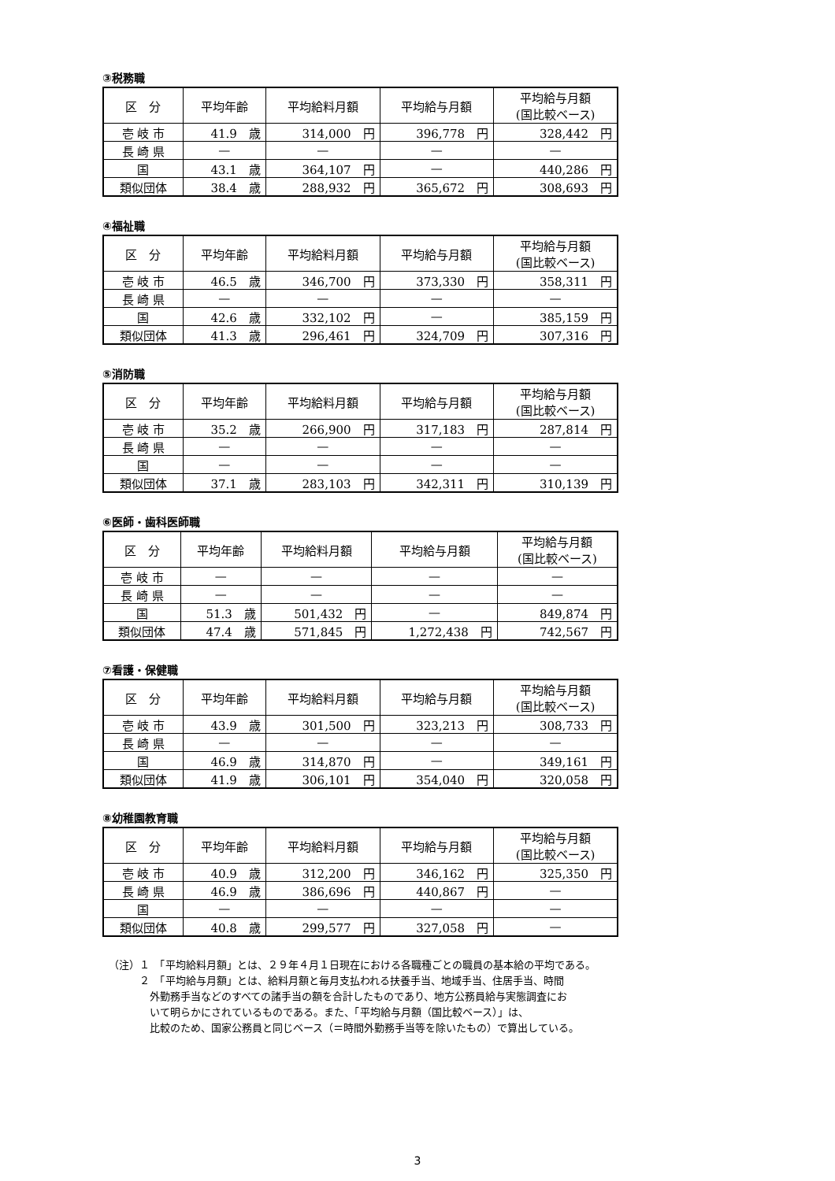③税務職
| 区 分 | 平均年齢 | 平均給料月額 | 平均給与月額 | 平均給与月額 (国比較ベース) |
| --- | --- | --- | --- | --- |
| 壱 岐 市 | 41.9 歳 | 314,000 円 | 396,778 円 | 328,442 円 |
| 長 崎 県 | — | — | — | — |
| 国 | 43.1 歳 | 364,107 円 | — | 440,286 円 |
| 類似団体 | 38.4 歳 | 288,932 円 | 365,672 円 | 308,693 円 |
④福祉職
| 区 分 | 平均年齢 | 平均給料月額 | 平均給与月額 | 平均給与月額 (国比較ベース) |
| --- | --- | --- | --- | --- |
| 壱 岐 市 | 46.5 歳 | 346,700 円 | 373,330 円 | 358,311 円 |
| 長 崎 県 | — | — | — | — |
| 国 | 42.6 歳 | 332,102 円 | — | 385,159 円 |
| 類似団体 | 41.3 歳 | 296,461 円 | 324,709 円 | 307,316 円 |
⑤消防職
| 区 分 | 平均年齢 | 平均給料月額 | 平均給与月額 | 平均給与月額 (国比較ベース) |
| --- | --- | --- | --- | --- |
| 壱 岐 市 | 35.2 歳 | 266,900 円 | 317,183 円 | 287,814 円 |
| 長 崎 県 | — | — | — | — |
| 国 | — | — | — | — |
| 類似団体 | 37.1 歳 | 283,103 円 | 342,311 円 | 310,139 円 |
⑥医師・歯科医師職
| 区 分 | 平均年齢 | 平均給料月額 | 平均給与月額 | 平均給与月額 (国比較ベース) |
| --- | --- | --- | --- | --- |
| 壱 岐 市 | — | — | — | — |
| 長 崎 県 | — | — | — | — |
| 国 | 51.3 歳 | 501,432 円 | — | 849,874 円 |
| 類似団体 | 47.4 歳 | 571,845 円 | 1,272,438 円 | 742,567 円 |
⑦看護・保健職
| 区 分 | 平均年齢 | 平均給料月額 | 平均給与月額 | 平均給与月額 (国比較ベース) |
| --- | --- | --- | --- | --- |
| 壱 岐 市 | 43.9 歳 | 301,500 円 | 323,213 円 | 308,733 円 |
| 長 崎 県 | — | — | — | — |
| 国 | 46.9 歳 | 314,870 円 | — | 349,161 円 |
| 類似団体 | 41.9 歳 | 306,101 円 | 354,040 円 | 320,058 円 |
⑧幼稚園教育職
| 区 分 | 平均年齢 | 平均給料月額 | 平均給与月額 | 平均給与月額 (国比較ベース) |
| --- | --- | --- | --- | --- |
| 壱 岐 市 | 40.9 歳 | 312,200 円 | 346,162 円 | 325,350 円 |
| 長 崎 県 | 46.9 歳 | 386,696 円 | 440,867 円 | — |
| 国 | — | — | — | — |
| 類似団体 | 40.8 歳 | 299,577 円 | 327,058 円 | — |
（注）１　「平均給料月額」とは、２９年４月１日現在における各職種ごとの職員の基本給の平均である。
　　　２　「平均給与月額」とは、給料月額と毎月支払われる扶養手当、地域手当、住居手当、時間
　　　　外勤務手当などのすべての諸手当の額を合計したものであり、地方公務員給与実態調査にお
　　　　いて明らかにされているものである。また、「平均給与月額（国比較ベース）」は、
　　　　比較のため、国家公務員と同じベース（＝時間外勤務手当等を除いたもの）で算出している。
3